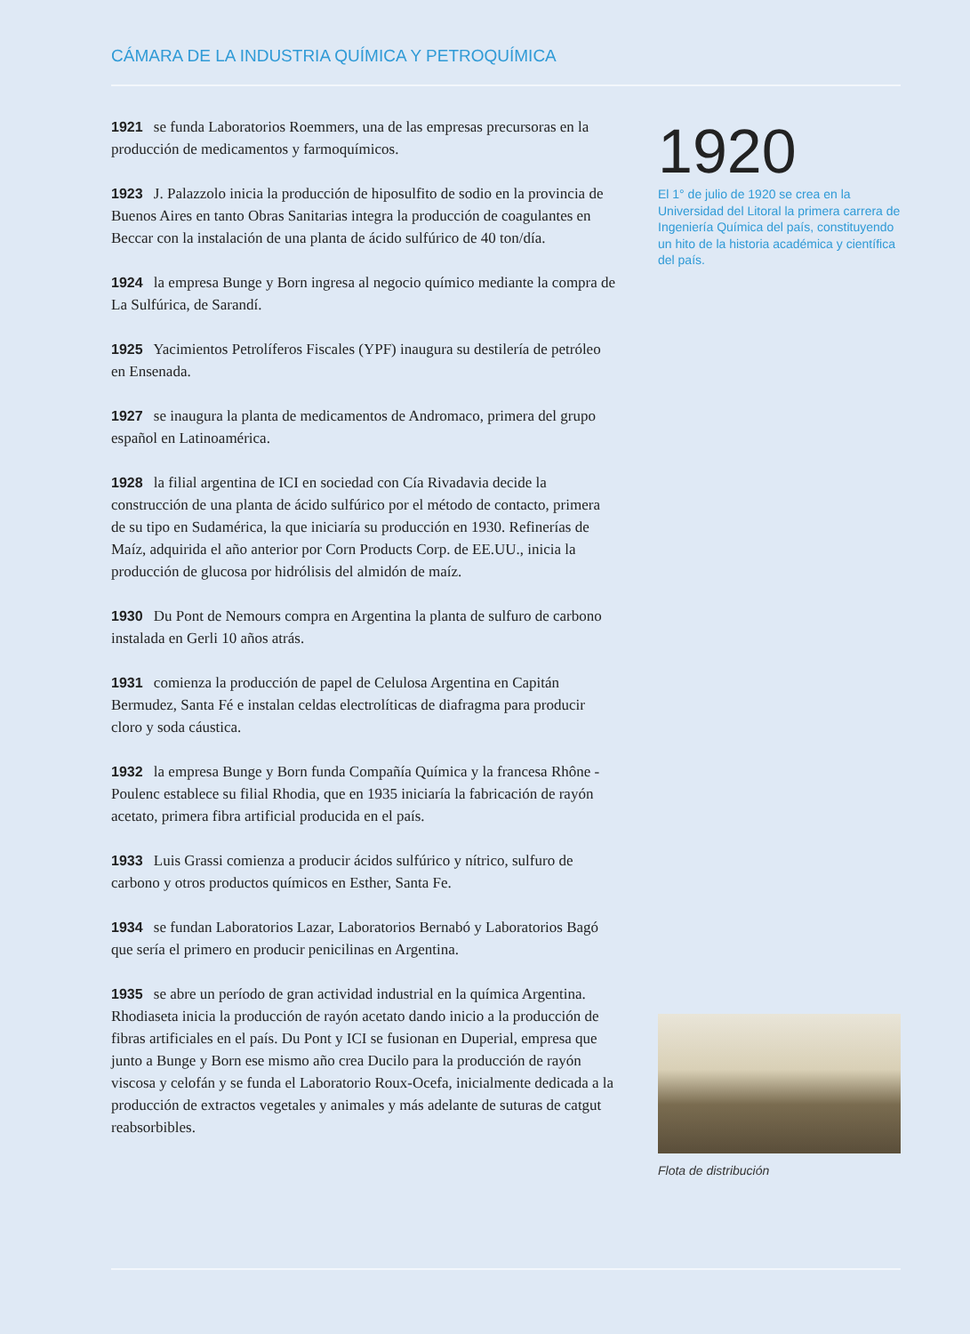CÁMARA DE LA INDUSTRIA QUÍMICA Y PETROQUÍMICA
1921 se funda Laboratorios Roemmers, una de las empresas precursoras en la producción de medicamentos y farmoquímicos.
1923 J. Palazzolo inicia la producción de hiposulfito de sodio en la provincia de Buenos Aires en tanto Obras Sanitarias integra la producción de coagulantes en Beccar con la instalación de una planta de ácido sulfúrico de 40 ton/día.
1924 la empresa Bunge y Born ingresa al negocio químico mediante la compra de La Sulfúrica, de Sarandí.
1925 Yacimientos Petrolíferos Fiscales (YPF) inaugura su destilería de petróleo en Ensenada.
1927 se inaugura la planta de medicamentos de Andromaco, primera del grupo español en Latinoamérica.
1928 la filial argentina de ICI en sociedad con Cía Rivadavia decide la construcción de una planta de ácido sulfúrico por el método de contacto, primera de su tipo en Sudamérica, la que iniciaría su producción en 1930. Refinerías de Maíz, adquirida el año anterior por Corn Products Corp. de EE.UU., inicia la producción de glucosa por hidrólisis del almidón de maíz.
1930 Du Pont de Nemours compra en Argentina la planta de sulfuro de carbono instalada en Gerli 10 años atrás.
1931 comienza la producción de papel de Celulosa Argentina en Capitán Bermudez, Santa Fé e instalan celdas electrolíticas de diafragma para producir cloro y soda cáustica.
1932 la empresa Bunge y Born funda Compañía Química y la francesa Rhône - Poulenc establece su filial Rhodia, que en 1935 iniciaría la fabricación de rayón acetato, primera fibra artificial producida en el país.
1933 Luis Grassi comienza a producir ácidos sulfúrico y nítrico, sulfuro de carbono y otros productos químicos en Esther, Santa Fe.
1934 se fundan Laboratorios Lazar, Laboratorios Bernabó y Laboratorios Bagó que sería el primero en producir penicilinas en Argentina.
1935 se abre un período de gran actividad industrial en la química Argentina. Rhodiaseta inicia la producción de rayón acetato dando inicio a la producción de fibras artificiales en el país. Du Pont y ICI se fusionan en Duperial, empresa que junto a Bunge y Born ese mismo año crea Ducilo para la producción de rayón viscosa y celofán y se funda el Laboratorio Roux-Ocefa, inicialmente dedicada a la producción de extractos vegetales y animales y más adelante de suturas de catgut reabsorbibles.
1920
El 1° de julio de 1920 se crea en la Universidad del Litoral la primera carrera de Ingeniería Química del país, constituyendo un hito de la historia académica y científica del país.
Flota de distribución